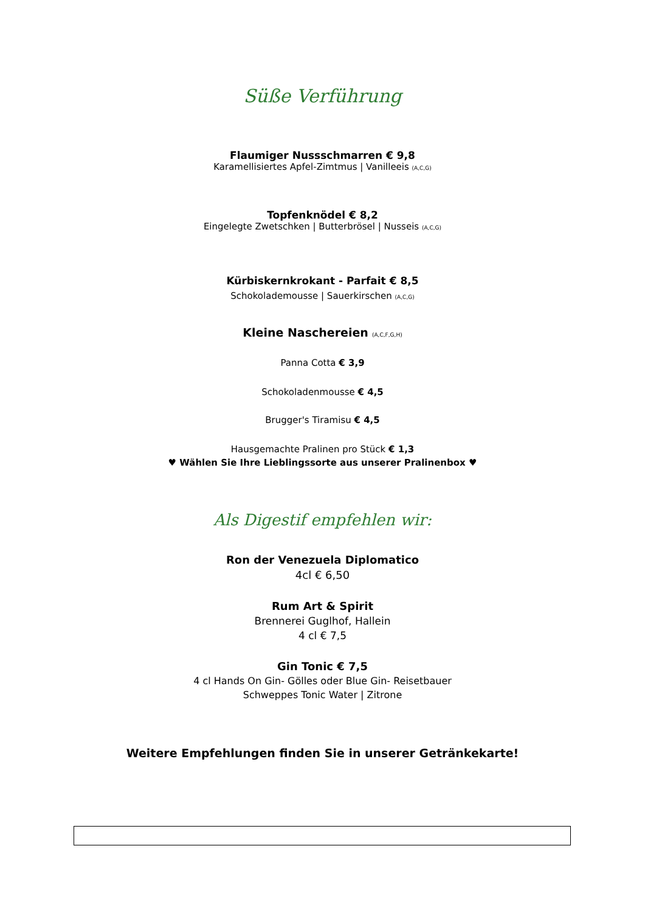Süße Verführung
Flaumiger Nussschmarren € 9,8
Karamellisiertes Apfel-Zimtmus | Vanilleeis (A,C,G)
Topfenknödel € 8,2
Eingelegte Zwetschken | Butterbrösel | Nusseis (A,C,G)
Kürbiskernkrokant - Parfait € 8,5
Schokolademousse | Sauerkirschen (A,C,G)
Kleine Naschereien (A,C,F,G,H)
Panna Cotta € 3,9
Schokoladenmousse € 4,5
Brugger's Tiramisu € 4,5
Hausgemachte Pralinen pro Stück € 1,3
♥ Wählen Sie Ihre Lieblingssorte aus unserer Pralinenbox ♥
Als Digestif empfehlen wir:
Ron der Venezuela Diplomatico
4cl € 6,50
Rum Art & Spirit
Brennerei Guglhof, Hallein
4 cl € 7,5
Gin Tonic € 7,5
4 cl Hands On Gin- Gölles oder Blue Gin- Reisetbauer
Schweppes Tonic Water | Zitrone
Weitere Empfehlungen finden Sie in unserer Getränkekarte!